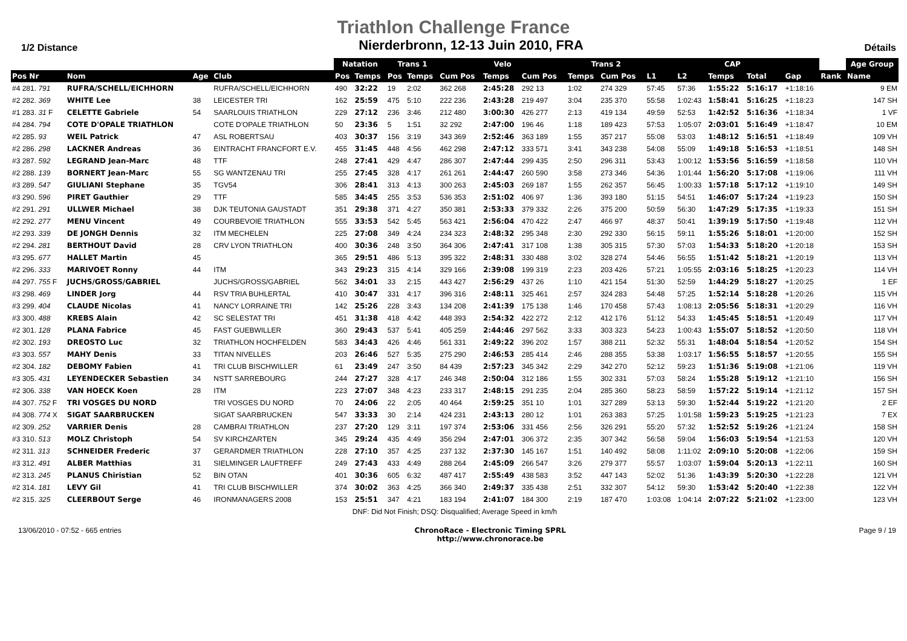Triathlon Challenge France
1/2 Distance Nierderbronn, 12-13 Juin 2010, FRA Détails
| | | | | Natation | | Trans 1 | | Velo | | | | Trans 2 | | | CAP | | | | | | Age Group |
| --- | --- | --- | --- | --- | --- | --- | --- | --- | --- | --- | --- | --- | --- | --- | --- | --- | --- | --- | --- | --- | --- |
| Pos Nr | Nom | Age | Club | Pos | Temps | Pos | Temps | Cum Pos | Temps | Cum Pos | | Temps | Cum Pos | | L1 | L2 | Temps | Total | Gap | Rank | Name |
| #4 281. 791 | RUFRA/SCHELL/EICHHORN | | RUFRA/SCHELL/EICHHORN | 490 | 32:22 | 19 | 2:02 | 362 268 | 2:45:28 | 292 13 | | 1:02 | 274 329 | | 57:45 | 57:36 | 1:55:22 | 5:16:17 | +1:18:16 | 9 EM | |
| #2 282. 369 | WHITE Lee | 38 | LEICESTER TRI | 162 | 25:59 | 475 | 5:10 | 222 236 | 2:43:28 | 219 497 | | 3:04 | 235 370 | | 55:58 | 1:02:43 | 1:58:41 | 5:16:25 | +1:18:23 | 147 SH | |
| #1 283. 31 F | CELETTE Gabriele | 54 | SAARLOUIS TRIATHLON | 229 | 27:12 | 236 | 3:46 | 212 480 | 3:00:30 | 426 277 | | 2:13 | 419 134 | | 49:59 | 52:53 | 1:42:52 | 5:16:36 | +1:18:34 | 1 VF | |
| #4 284. 794 | COTE D'OPALE TRIATHLON | | COTE D'OPALE TRIATHLON | 50 | 23:36 | 5 | 1:51 | 32 292 | 2:47:00 | 196 46 | | 1:18 | 189 423 | | 57:53 | 1:05:07 | 2:03:01 | 5:16:49 | +1:18:47 | 10 EM | |
| #2 285. 93 | WEIL Patrick | 47 | ASL ROBERTSAU | 403 | 30:37 | 156 | 3:19 | 343 369 | 2:52:46 | 363 189 | | 1:55 | 357 217 | | 55:08 | 53:03 | 1:48:12 | 5:16:51 | +1:18:49 | 109 VH | |
| #2 286. 298 | LACKNER Andreas | 36 | EINTRACHT FRANCFORT E.V. | 455 | 31:45 | 448 | 4:56 | 462 298 | 2:47:12 | 333 571 | | 3:41 | 343 238 | | 54:08 | 55:09 | 1:49:18 | 5:16:53 | +1:18:51 | 148 SH | |
| #3 287. 592 | LEGRAND Jean-Marc | 48 | TTF | 248 | 27:41 | 429 | 4:47 | 286 307 | 2:47:44 | 299 435 | | 2:50 | 296 311 | | 53:43 | 1:00:12 | 1:53:56 | 5:16:59 | +1:18:58 | 110 VH | |
| #2 288. 139 | BORNERT Jean-Marc | 55 | SG WANTZENAU TRI | 255 | 27:45 | 328 | 4:17 | 261 261 | 2:44:47 | 260 590 | | 3:58 | 273 346 | | 54:36 | 1:01:44 | 1:56:20 | 5:17:08 | +1:19:06 | 111 VH | |
| #3 289. 547 | GIULIANI Stephane | 35 | TGV54 | 306 | 28:41 | 313 | 4:13 | 300 263 | 2:45:03 | 269 187 | | 1:55 | 262 357 | | 56:45 | 1:00:33 | 1:57:18 | 5:17:12 | +1:19:10 | 149 SH | |
| #3 290. 596 | PIRET Gauthier | 29 | TTF | 585 | 34:45 | 255 | 3:53 | 536 353 | 2:51:02 | 406 97 | | 1:36 | 393 180 | | 51:15 | 54:51 | 1:46:07 | 5:17:24 | +1:19:23 | 150 SH | |
| #2 291. 291 | ULLWER Michael | 38 | DJK TEUTONIA GAUSTADT | 351 | 29:38 | 371 | 4:27 | 350 381 | 2:53:33 | 379 332 | | 2:26 | 375 200 | | 50:59 | 56:30 | 1:47:29 | 5:17:35 | +1:19:33 | 151 SH | |
| #2 292. 277 | MENU Vincent | 49 | COURBEVOIE TRIATHLON | 555 | 33:53 | 542 | 5:45 | 563 421 | 2:56:04 | 470 422 | | 2:47 | 466 97 | | 48:37 | 50:41 | 1:39:19 | 5:17:50 | +1:19:48 | 112 VH | |
| #2 293. 339 | DE JONGH Dennis | 32 | ITM MECHELEN | 225 | 27:08 | 349 | 4:24 | 234 323 | 2:48:32 | 295 348 | | 2:30 | 292 330 | | 56:15 | 59:11 | 1:55:26 | 5:18:01 | +1:20:00 | 152 SH | |
| #2 294. 281 | BERTHOUT David | 28 | CRV LYON TRIATHLON | 400 | 30:36 | 248 | 3:50 | 364 306 | 2:47:41 | 317 108 | | 1:38 | 305 315 | | 57:30 | 57:03 | 1:54:33 | 5:18:20 | +1:20:18 | 153 SH | |
| #3 295. 677 | HALLET Martin | 45 | | 365 | 29:51 | 486 | 5:13 | 395 322 | 2:48:31 | 330 488 | | 3:02 | 328 274 | | 54:46 | 56:55 | 1:51:42 | 5:18:21 | +1:20:19 | 113 VH | |
| #2 296. 333 | MARIVOET Ronny | 44 | ITM | 343 | 29:23 | 315 | 4:14 | 329 166 | 2:39:08 | 199 319 | | 2:23 | 203 426 | | 57:21 | 1:05:55 | 2:03:16 | 5:18:25 | +1:20:23 | 114 VH | |
| #4 297. 755 F | JUCHS/GROSS/GABRIEL | | JUCHS/GROSS/GABRIEL | 562 | 34:01 | 33 | 2:15 | 443 427 | 2:56:29 | 437 26 | | 1:10 | 421 154 | | 51:30 | 52:59 | 1:44:29 | 5:18:27 | +1:20:25 | 1 EF | |
| #3 298. 469 | LINDER Jorg | 44 | RSV TRIA BUHLERTAL | 410 | 30:47 | 331 | 4:17 | 396 316 | 2:48:11 | 325 461 | | 2:57 | 324 283 | | 54:48 | 57:25 | 1:52:14 | 5:18:28 | +1:20:26 | 115 VH | |
| #3 299. 404 | CLAUDE Nicolas | 41 | NANCY LORRAINE TRI | 142 | 25:26 | 228 | 3:43 | 134 208 | 2:41:39 | 175 138 | | 1:46 | 170 458 | | 57:43 | 1:08:13 | 2:05:56 | 5:18:31 | +1:20:29 | 116 VH | |
| #3 300. 488 | KREBS Alain | 42 | SC SELESTAT TRI | 451 | 31:38 | 418 | 4:42 | 448 393 | 2:54:32 | 422 272 | | 2:12 | 412 176 | | 51:12 | 54:33 | 1:45:45 | 5:18:51 | +1:20:49 | 117 VH | |
| #2 301. 128 | PLANA Fabrice | 45 | FAST GUEBWILLER | 360 | 29:43 | 537 | 5:41 | 405 259 | 2:44:46 | 297 562 | | 3:33 | 303 323 | | 54:23 | 1:00:43 | 1:55:07 | 5:18:52 | +1:20:50 | 118 VH | |
| #2 302. 193 | DREOSTO Luc | 32 | TRIATHLON HOCHFELDEN | 583 | 34:43 | 426 | 4:46 | 561 331 | 2:49:22 | 396 202 | | 1:57 | 388 211 | | 52:32 | 55:31 | 1:48:04 | 5:18:54 | +1:20:52 | 154 SH | |
| #3 303. 557 | MAHY Denis | 33 | TITAN NIVELLES | 203 | 26:46 | 527 | 5:35 | 275 290 | 2:46:53 | 285 414 | | 2:46 | 288 355 | | 53:38 | 1:03:17 | 1:56:55 | 5:18:57 | +1:20:55 | 155 SH | |
| #2 304. 182 | DEBOMY Fabien | 41 | TRI CLUB BISCHWILLER | 61 | 23:49 | 247 | 3:50 | 84 439 | 2:57:23 | 345 342 | | 2:29 | 342 270 | | 52:12 | 59:23 | 1:51:36 | 5:19:08 | +1:21:06 | 119 VH | |
| #3 305. 431 | LEYENDECKER Sebastien | 34 | NSTT SARREBOURG | 244 | 27:27 | 328 | 4:17 | 246 348 | 2:50:04 | 312 186 | | 1:55 | 302 331 | | 57:03 | 58:24 | 1:55:28 | 5:19:12 | +1:21:10 | 156 SH | |
| #2 306. 338 | VAN HOECK Koen | 28 | ITM | 223 | 27:07 | 348 | 4:23 | 233 317 | 2:48:15 | 291 235 | | 2:04 | 285 360 | | 58:23 | 58:59 | 1:57:22 | 5:19:14 | +1:21:12 | 157 SH | |
| #4 307. 752 F | TRI VOSGES DU NORD | | TRI VOSGES DU NORD | 70 | 24:06 | 22 | 2:05 | 40 464 | 2:59:25 | 351 10 | | 1:01 | 327 289 | | 53:13 | 59:30 | 1:52:44 | 5:19:22 | +1:21:20 | 2 EF | |
| #4 308. 774 X | SIGAT SAARBRUCKEN | | SIGAT SAARBRUCKEN | 547 | 33:33 | 30 | 2:14 | 424 231 | 2:43:13 | 280 12 | | 1:01 | 263 383 | | 57:25 | 1:01:58 | 1:59:23 | 5:19:25 | +1:21:23 | 7 EX | |
| #2 309. 252 | VARRIER Denis | 28 | CAMBRAI TRIATHLON | 237 | 27:20 | 129 | 3:11 | 197 374 | 2:53:06 | 331 456 | | 2:56 | 326 291 | | 55:20 | 57:32 | 1:52:52 | 5:19:26 | +1:21:24 | 158 SH | |
| #3 310. 513 | MOLZ Christoph | 54 | SV KIRCHZARTEN | 345 | 29:24 | 435 | 4:49 | 356 294 | 2:47:01 | 306 372 | | 2:35 | 307 342 | | 56:58 | 59:04 | 1:56:03 | 5:19:54 | +1:21:53 | 120 VH | |
| #2 311. 313 | SCHNEIDER Frederic | 37 | GERARDMER TRIATHLON | 228 | 27:10 | 357 | 4:25 | 237 132 | 2:37:30 | 145 167 | | 1:51 | 140 492 | | 58:08 | 1:11:02 | 2:09:10 | 5:20:08 | +1:22:06 | 159 SH | |
| #3 312. 491 | ALBER Matthias | 31 | SIELMINGER LAUFTREFF | 249 | 27:43 | 433 | 4:49 | 288 264 | 2:45:09 | 266 547 | | 3:26 | 279 377 | | 55:57 | 1:03:07 | 1:59:04 | 5:20:13 | +1:22:11 | 160 SH | |
| #2 313. 245 | PLANUS Chiristian | 52 | BIN OTAN | 401 | 30:36 | 605 | 6:32 | 487 417 | 2:55:49 | 438 583 | | 3:52 | 447 143 | | 52:02 | 51:36 | 1:43:39 | 5:20:30 | +1:22:28 | 121 VH | |
| #2 314. 181 | LEVY Gil | 41 | TRI CLUB BISCHWILLER | 374 | 30:02 | 363 | 4:25 | 366 340 | 2:49:37 | 335 438 | | 2:51 | 332 307 | | 54:12 | 59:30 | 1:53:42 | 5:20:40 | +1:22:38 | 122 VH | |
| #2 315. 325 | CLEERBOUT Serge | 46 | IRONMANAGERS 2008 | 153 | 25:51 | 347 | 4:21 | 183 194 | 2:41:07 | 184 300 | | 2:19 | 187 470 | | 1:03:08 | 1:04:14 | 2:07:22 | 5:21:02 | +1:23:00 | 123 VH | |
| DNF: Did Not Finish; DSQ: Disqualified; Average Speed in km/h | | | | | | | | | | | | | | | | | | | | | |
13/06/2010 - 07:52 - 665 entries ChronoRace - Electronic Timing SPRL
http://www.chronorace.be Page 9 / 19